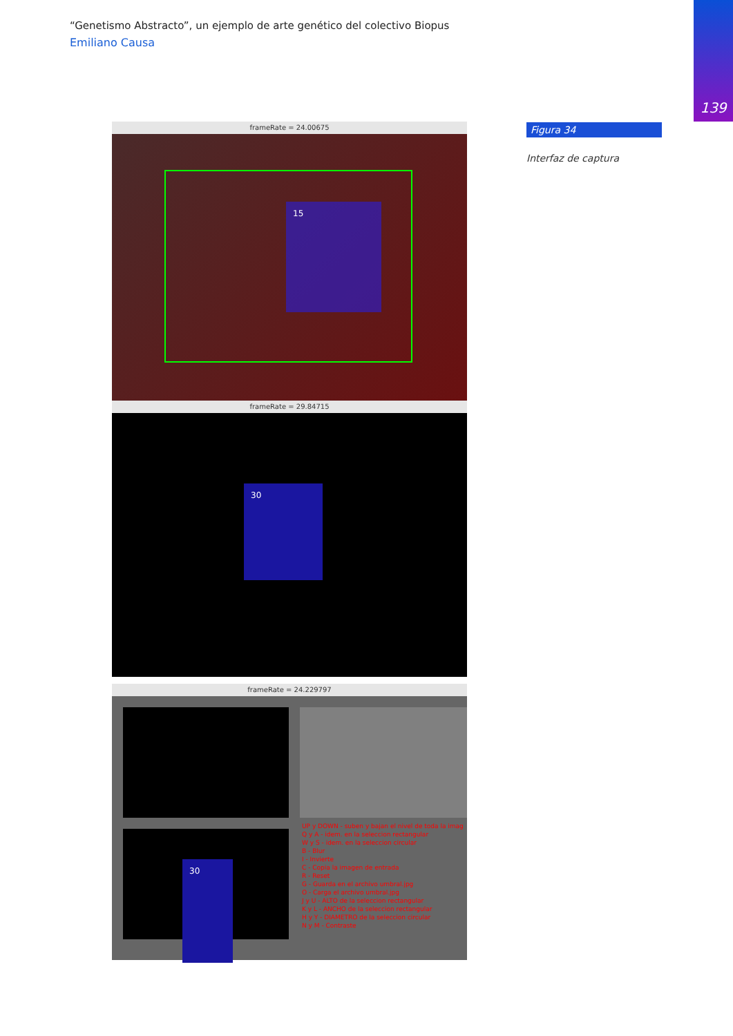“Genetismo Abstracto”, un ejemplo de arte genético del colectivo Biopus
Emiliano Causa
139
frameRate = 24.00675
15
frameRate = 29.84715
30
frameRate = 24.229797
30
UP y DOWN - suben y bajan el nivel de toda la imag
Q y A - idem. en la seleccion rectangular
W y S - idem. en la seleccion circular
B - Blur
I - Invierte
C - Copia la imagen de entrada
R - Reset
G - Guarda en el archivo umbral.jpg
O - Carga el archivo umbral.jpg
J y U - ALTO de la seleccion rectangular
K y L - ANCHO de la seleccion rectangular
H y Y - DIAMETRO de la seleccion circular
N y M - Contraste
Figura 34
Interfaz de captura